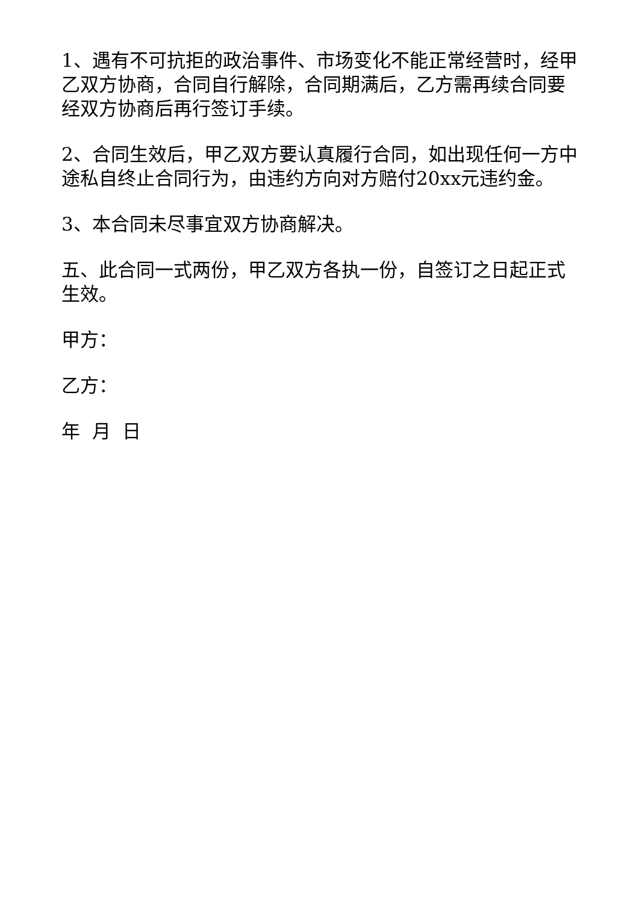1、遇有不可抗拒的政治事件、市场变化不能正常经营时，经甲乙双方协商，合同自行解除，合同期满后，乙方需再续合同要经双方协商后再行签订手续。
2、合同生效后，甲乙双方要认真履行合同，如出现任何一方中途私自终止合同行为，由违约方向对方赔付20xx元违约金。
3、本合同未尽事宜双方协商解决。
五、此合同一式两份，甲乙双方各执一份，自签订之日起正式生效。
甲方：
乙方：
年 月 日